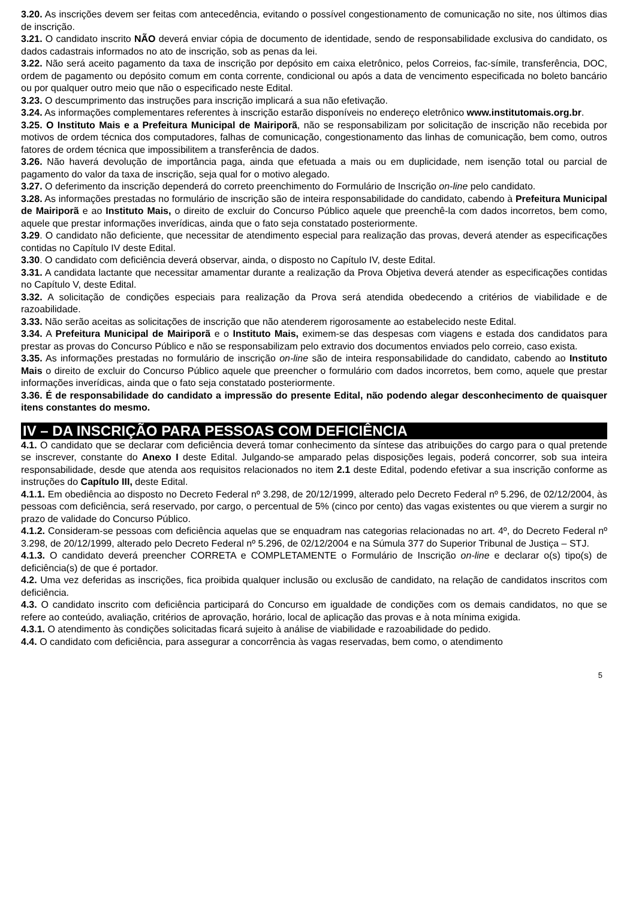3.20. As inscrições devem ser feitas com antecedência, evitando o possível congestionamento de comunicação no site, nos últimos dias de inscrição.
3.21. O candidato inscrito NÃO deverá enviar cópia de documento de identidade, sendo de responsabilidade exclusiva do candidato, os dados cadastrais informados no ato de inscrição, sob as penas da lei.
3.22. Não será aceito pagamento da taxa de inscrição por depósito em caixa eletrônico, pelos Correios, fac-símile, transferência, DOC, ordem de pagamento ou depósito comum em conta corrente, condicional ou após a data de vencimento especificada no boleto bancário ou por qualquer outro meio que não o especificado neste Edital.
3.23. O descumprimento das instruções para inscrição implicará a sua não efetivação.
3.24. As informações complementares referentes à inscrição estarão disponíveis no endereço eletrônico www.institutomais.org.br.
3.25. O Instituto Mais e a Prefeitura Municipal de Mairiporã, não se responsabilizam por solicitação de inscrição não recebida por motivos de ordem técnica dos computadores, falhas de comunicação, congestionamento das linhas de comunicação, bem como, outros fatores de ordem técnica que impossibilitem a transferência de dados.
3.26. Não haverá devolução de importância paga, ainda que efetuada a mais ou em duplicidade, nem isenção total ou parcial de pagamento do valor da taxa de inscrição, seja qual for o motivo alegado.
3.27. O deferimento da inscrição dependerá do correto preenchimento do Formulário de Inscrição on-line pelo candidato.
3.28. As informações prestadas no formulário de inscrição são de inteira responsabilidade do candidato, cabendo à Prefeitura Municipal de Mairiporã e ao Instituto Mais, o direito de excluir do Concurso Público aquele que preenchê-la com dados incorretos, bem como, aquele que prestar informações inverídicas, ainda que o fato seja constatado posteriormente.
3.29. O candidato não deficiente, que necessitar de atendimento especial para realização das provas, deverá atender as especificações contidas no Capítulo IV deste Edital.
3.30. O candidato com deficiência deverá observar, ainda, o disposto no Capítulo IV, deste Edital.
3.31. A candidata lactante que necessitar amamentar durante a realização da Prova Objetiva deverá atender as especificações contidas no Capítulo V, deste Edital.
3.32. A solicitação de condições especiais para realização da Prova será atendida obedecendo a critérios de viabilidade e de razoabilidade.
3.33. Não serão aceitas as solicitações de inscrição que não atenderem rigorosamente ao estabelecido neste Edital.
3.34. A Prefeitura Municipal de Mairiporã e o Instituto Mais, eximem-se das despesas com viagens e estada dos candidatos para prestar as provas do Concurso Público e não se responsabilizam pelo extravio dos documentos enviados pelo correio, caso exista.
3.35. As informações prestadas no formulário de inscrição on-line são de inteira responsabilidade do candidato, cabendo ao Instituto Mais o direito de excluir do Concurso Público aquele que preencher o formulário com dados incorretos, bem como, aquele que prestar informações inverídicas, ainda que o fato seja constatado posteriormente.
3.36. É de responsabilidade do candidato a impressão do presente Edital, não podendo alegar desconhecimento de quaisquer itens constantes do mesmo.
IV – DA INSCRIÇÃO PARA PESSOAS COM DEFICIÊNCIA
4.1. O candidato que se declarar com deficiência deverá tomar conhecimento da síntese das atribuições do cargo para o qual pretende se inscrever, constante do Anexo I deste Edital. Julgando-se amparado pelas disposições legais, poderá concorrer, sob sua inteira responsabilidade, desde que atenda aos requisitos relacionados no item 2.1 deste Edital, podendo efetivar a sua inscrição conforme as instruções do Capítulo III, deste Edital.
4.1.1. Em obediência ao disposto no Decreto Federal nº 3.298, de 20/12/1999, alterado pelo Decreto Federal nº 5.296, de 02/12/2004, às pessoas com deficiência, será reservado, por cargo, o percentual de 5% (cinco por cento) das vagas existentes ou que vierem a surgir no prazo de validade do Concurso Público.
4.1.2. Consideram-se pessoas com deficiência aquelas que se enquadram nas categorias relacionadas no art. 4º, do Decreto Federal nº 3.298, de 20/12/1999, alterado pelo Decreto Federal nº 5.296, de 02/12/2004 e na Súmula 377 do Superior Tribunal de Justiça – STJ.
4.1.3. O candidato deverá preencher CORRETA e COMPLETAMENTE o Formulário de Inscrição on-line e declarar o(s) tipo(s) de deficiência(s) de que é portador.
4.2. Uma vez deferidas as inscrições, fica proibida qualquer inclusão ou exclusão de candidato, na relação de candidatos inscritos com deficiência.
4.3. O candidato inscrito com deficiência participará do Concurso em igualdade de condições com os demais candidatos, no que se refere ao conteúdo, avaliação, critérios de aprovação, horário, local de aplicação das provas e à nota mínima exigida.
4.3.1. O atendimento às condições solicitadas ficará sujeito à análise de viabilidade e razoabilidade do pedido.
4.4. O candidato com deficiência, para assegurar a concorrência às vagas reservadas, bem como, o atendimento
5